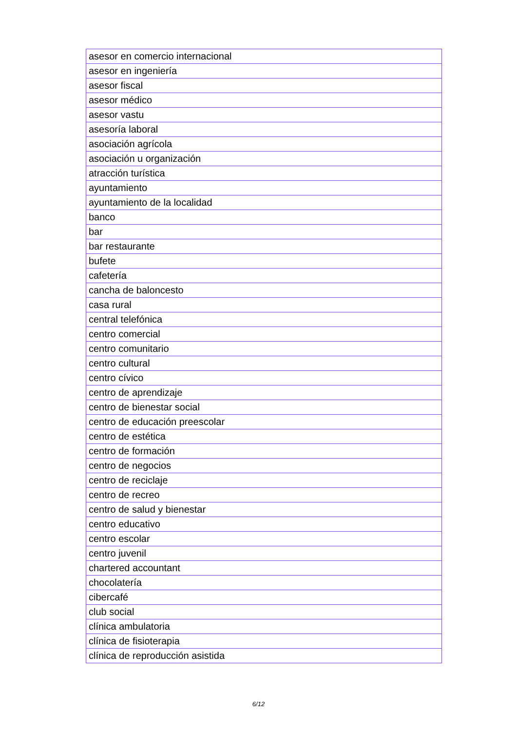| asesor en comercio internacional |
| asesor en ingeniería |
| asesor fiscal |
| asesor médico |
| asesor vastu |
| asesoría laboral |
| asociación agrícola |
| asociación u organización |
| atracción turística |
| ayuntamiento |
| ayuntamiento de la localidad |
| banco |
| bar |
| bar restaurante |
| bufete |
| cafetería |
| cancha de baloncesto |
| casa rural |
| central telefónica |
| centro comercial |
| centro comunitario |
| centro cultural |
| centro cívico |
| centro de aprendizaje |
| centro de bienestar social |
| centro de educación preescolar |
| centro de estética |
| centro de formación |
| centro de negocios |
| centro de reciclaje |
| centro de recreo |
| centro de salud y bienestar |
| centro educativo |
| centro escolar |
| centro juvenil |
| chartered accountant |
| chocolatería |
| cibercafé |
| club social |
| clínica ambulatoria |
| clínica de fisioterapia |
| clínica de reproducción asistida |
6/12